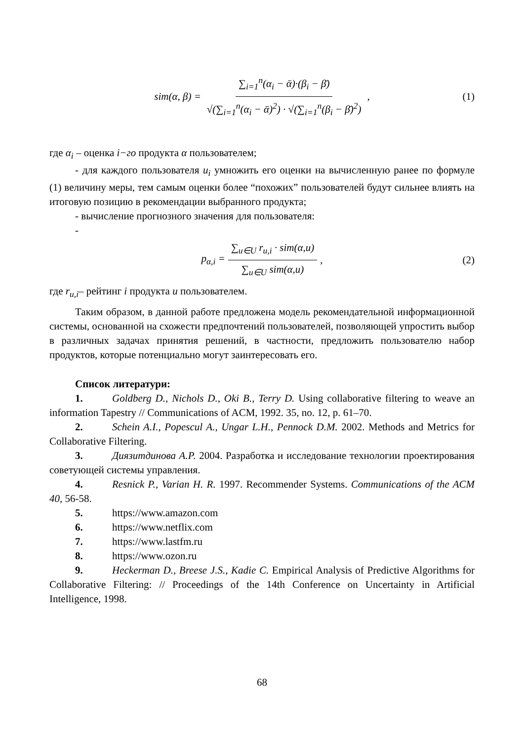sim(α, β) = ∑<sub>i=1</sub><sup>n</sup>(α<sub>i</sub> − ᾱ)·(β<sub>i</sub> − β̄) √(∑<sub>i=1</sub><sup>n</sup>(α<sub>i</sub> − ᾱ)<sup>2</sup>) · √(∑<sub>i=1</sub><sup>n</sup>(β<sub>i</sub> − β̄)<sup>2</sup>), (1)
где α<sub>i</sub> – оценка i−го продукта α пользователем;
- для каждого пользователя u<sub>i</sub> умножить его оценки на вычисленную ранее по формуле (1) величину меры, тем самым оценки более “похожих” пользователей будут сильнее влиять на итоговую позицию в рекомендации выбранного продукта;
- вычисление прогнозного значения для пользователя:
-
p<sub>α,i</sub> = ∑<sub>u∈U</sub> r<sub>u,i</sub> · sim(α,u) ∑<sub>u∈U</sub> sim(α,u), (2)
где r<sub>u,i</sub>– рейтинг i продукта u пользователем.
Таким образом, в данной работе предложена модель рекомендательной информационной системы, основанной на схожести предпочтений пользователей, позволяющей упростить выбор в различных задачах принятия решений, в частности, предложить пользователю набор продуктов, которые потенциально могут заинтересовать его.
Список литератури:
1. Goldberg D., Nichols D., Oki B., Terry D. Using collaborative filtering to weave an information Tapestry // Communications of ACM, 1992. 35, no. 12, p. 61–70.
2. Schein A.I., Popescul A., Ungar L.H., Pennock D.M. 2002. Methods and Metrics for Collaborative Filtering.
3. Диязитдинова А.Р. 2004. Разработка и исследование технологии проектирования советующей системы управления.
4. Resnick P., Varian H. R. 1997. Recommender Systems. Communications of the ACM 40, 56-58.
5. https://www.amazon.com
6. https://www.netflix.com
7. https://www.lastfm.ru
8. https://www.ozon.ru
9. Heckerman D., Breese J.S., Kadie C. Empirical Analysis of Predictive Algorithms for Collaborative Filtering: // Proceedings of the 14th Conference on Uncertainty in Artificial Intelligence, 1998.
68